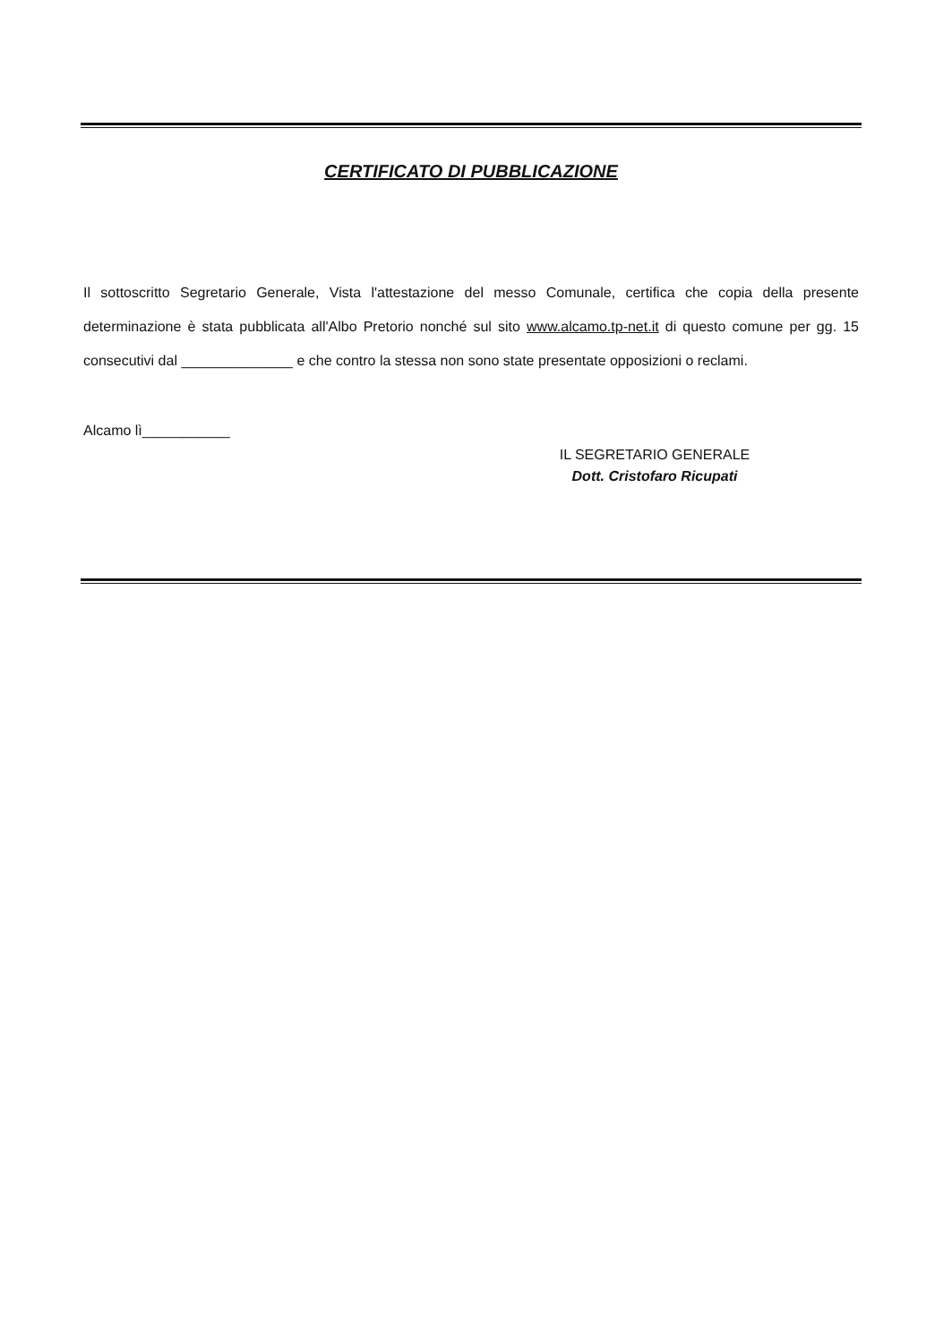CERTIFICATO DI PUBBLICAZIONE
Il sottoscritto Segretario Generale, Vista l'attestazione del messo Comunale, certifica che copia della presente determinazione è stata pubblicata all'Albo Pretorio nonché sul sito www.alcamo.tp-net.it di questo comune per gg. 15 consecutivi dal ______________ e che contro la stessa non sono state presentate opposizioni o reclami.
Alcamo lì___________
IL SEGRETARIO GENERALE
Dott. Cristofaro Ricupati